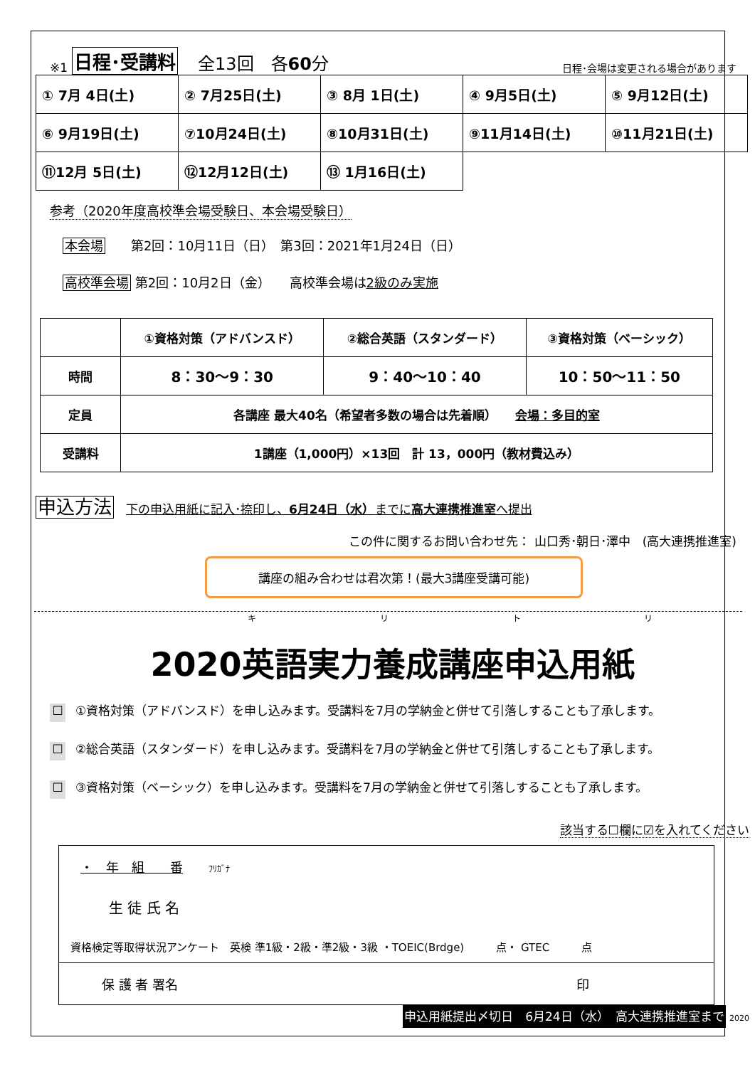※1 日程･受講料 全13回　各60分 日程･会場は変更される場合があります
| ① 7月 4日(土) | ② 7月25日(土) | ③ 8月 1日(土) | ④ 9月5日(土) | ⑤ 9月12日(土) |
| ⑥ 9月19日(土) | ⑦10月24日(土) | ⑧10月31日(土) | ⑨11月14日(土) | ⑩11月21日(土) |
| ⑪12月 5日(土) | ⑫12月12日(土) | ⑬ 1月16日(土) | | |
参考（2020年度高校準会場受験日、本会場受験日）
本会場　　第2回：10月11日（日）　第3回：2021年1月24日（日）
高校準会場 第2回：10月2日（金）　　高校準会場は2級のみ実施
| | ①資格対策（アドバンスド） | ②総合英語（スタンダード） | ③資格対策（ベーシック） |
| 時間 | 8：30～9：30 | 9：40～10：40 | 10：50～11：50 |
| 定員 | 各講座 最大40名（希望者多数の場合は先着順） 会場：多目的室 | | |
| 受講料 | 1講座（1,000円）×13回 計 13，000円（教材費込み） | | |
申込方法　下の申込用紙に記入･捺印し、6月24日（水）までに高大連携推進室へ提出
この件に関するお問い合わせ先： 山口秀･朝日･澤中　(高大連携推進室)
講座の組み合わせは君次第！(最大3講座受講可能)
キ リ ト リ
2020英語実力養成講座申込用紙
☐ ①資格対策（アドバンスド）を申し込みます。受講料を7月の学納金と併せて引落しすることも了承します。
☐ ②総合英語（スタンダード）を申し込みます。受講料を7月の学納金と併せて引落しすることも了承します。
☐ ③資格対策（ベーシック）を申し込みます。受講料を7月の学納金と併せて引落しすることも了承します。
該当する☐欄に☑を入れてください
・　年　組　　番　　ﾌﾘｶﾞﾅ
生 徒 氏 名
資格検定等取得状況アンケート　英検 準1級・2級・準2級・3級 ・TOEIC(Brdge)　　　点・ GTEC　　　点
保 護 者 署名 印
申込用紙提出〆切日　6月24日（水）　高大連携推進室まで 2020